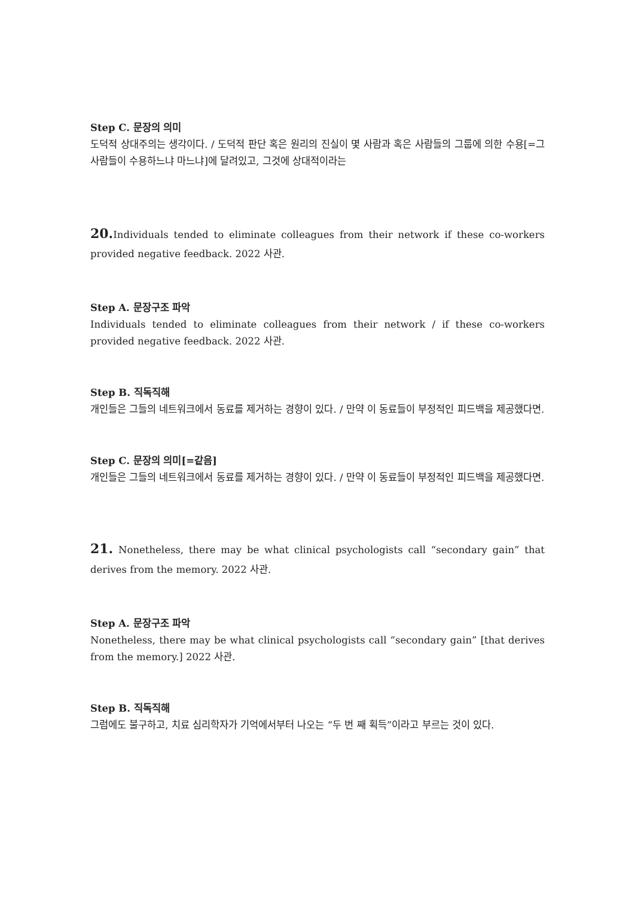Step C. 문장의 의미
도덕적 상대주의는 생각이다. / 도덕적 판단 혹은 원리의 진실이 몇 사람과 혹은 사람들의 그룹에 의한 수용[=그 사람들이 수용하느냐 마느냐]에 달려있고, 그것에 상대적이라는
20. Individuals tended to eliminate colleagues from their network if these co-workers provided negative feedback. 2022 사관.
Step A. 문장구조 파악
Individuals tended to eliminate colleagues from their network / if these co-workers provided negative feedback. 2022 사관.
Step B. 직독직해
개인들은 그들의 네트워크에서 동료를 제거하는 경향이 있다. / 만약 이 동료들이 부정적인 피드백을 제공했다면.
Step C. 문장의 의미[=같음]
개인들은 그들의 네트워크에서 동료를 제거하는 경향이 있다. / 만약 이 동료들이 부정적인 피드백을 제공했다면.
21. Nonetheless, there may be what clinical psychologists call “secondary gain” that derives from the memory. 2022 사관.
Step A. 문장구조 파악
Nonetheless, there may be what clinical psychologists call “secondary gain” [that derives from the memory.] 2022 사관.
Step B. 직독직해
그럼에도 불구하고, 치료 심리학자가 기억에서부터 나오는 “두 번 째 획득”이라고 부르는 것이 있다.